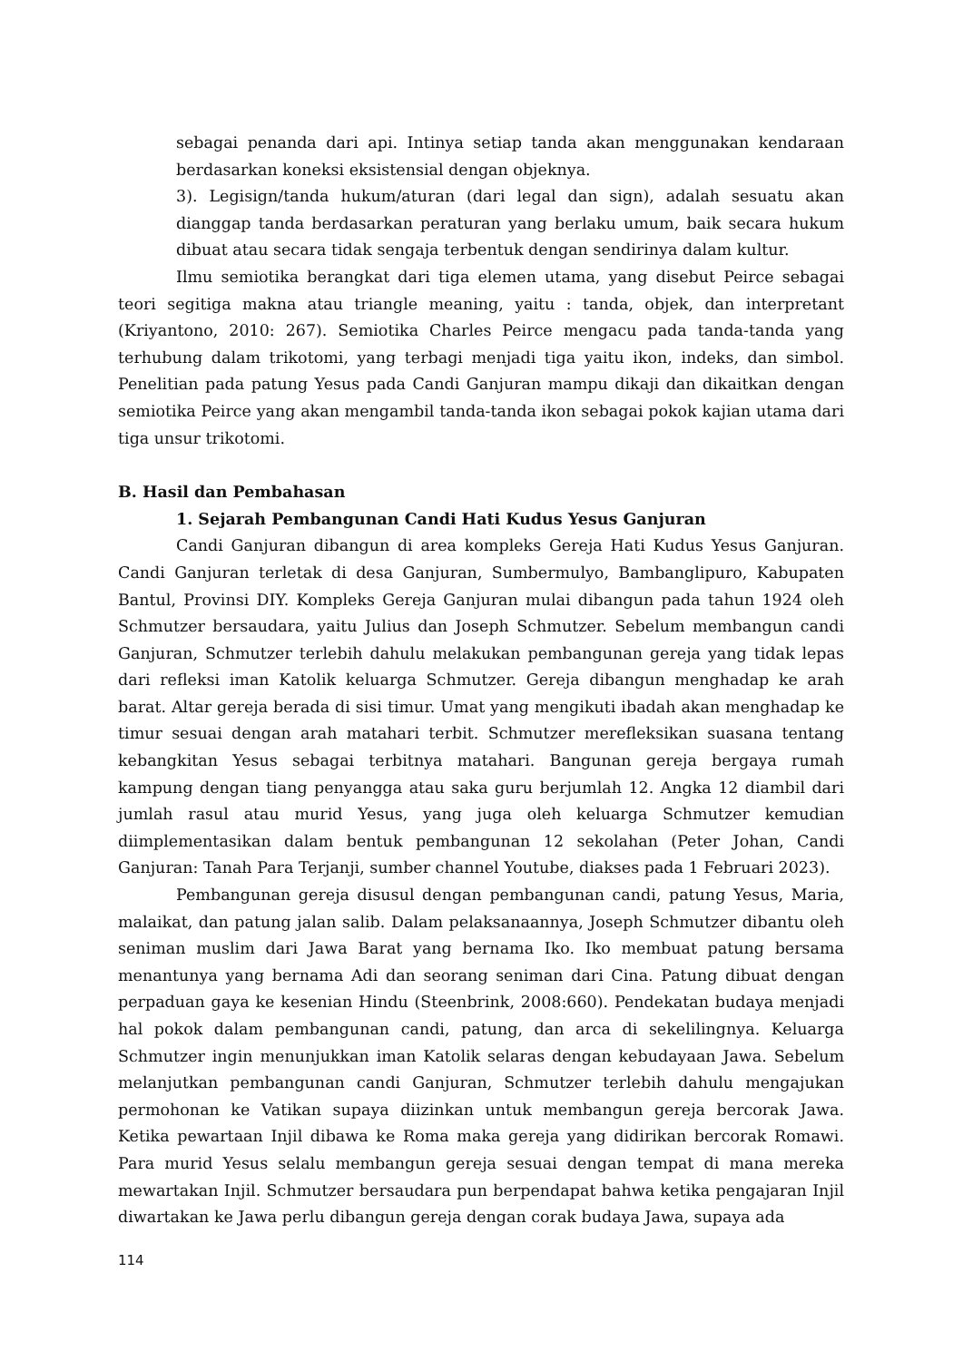sebagai penanda dari api. Intinya setiap tanda akan menggunakan kendaraan berdasarkan koneksi eksistensial dengan objeknya.
3). Legisign/tanda hukum/aturan (dari legal dan sign), adalah sesuatu akan dianggap tanda berdasarkan peraturan yang berlaku umum, baik secara hukum dibuat atau secara tidak sengaja terbentuk dengan sendirinya dalam kultur.
Ilmu semiotika berangkat dari tiga elemen utama, yang disebut Peirce sebagai teori segitiga makna atau triangle meaning, yaitu : tanda, objek, dan interpretant (Kriyantono, 2010: 267). Semiotika Charles Peirce mengacu pada tanda-tanda yang terhubung dalam trikotomi, yang terbagi menjadi tiga yaitu ikon, indeks, dan simbol. Penelitian pada patung Yesus pada Candi Ganjuran mampu dikaji dan dikaitkan dengan semiotika Peirce yang akan mengambil tanda-tanda ikon sebagai pokok kajian utama dari tiga unsur trikotomi.
B. Hasil dan Pembahasan
1. Sejarah Pembangunan Candi Hati Kudus Yesus Ganjuran
Candi Ganjuran dibangun di area kompleks Gereja Hati Kudus Yesus Ganjuran. Candi Ganjuran terletak di desa Ganjuran, Sumbermulyo, Bambanglipuro, Kabupaten Bantul, Provinsi DIY. Kompleks Gereja Ganjuran mulai dibangun pada tahun 1924 oleh Schmutzer bersaudara, yaitu Julius dan Joseph Schmutzer. Sebelum membangun candi Ganjuran, Schmutzer terlebih dahulu melakukan pembangunan gereja yang tidak lepas dari refleksi iman Katolik keluarga Schmutzer. Gereja dibangun menghadap ke arah barat. Altar gereja berada di sisi timur. Umat yang mengikuti ibadah akan menghadap ke timur sesuai dengan arah matahari terbit. Schmutzer merefleksikan suasana tentang kebangkitan Yesus sebagai terbitnya matahari. Bangunan gereja bergaya rumah kampung dengan tiang penyangga atau saka guru berjumlah 12. Angka 12 diambil dari jumlah rasul atau murid Yesus, yang juga oleh keluarga Schmutzer kemudian diimplementasikan dalam bentuk pembangunan 12 sekolahan (Peter Johan, Candi Ganjuran: Tanah Para Terjanji, sumber channel Youtube, diakses pada 1 Februari 2023).
Pembangunan gereja disusul dengan pembangunan candi, patung Yesus, Maria, malaikat, dan patung jalan salib. Dalam pelaksanaannya, Joseph Schmutzer dibantu oleh seniman muslim dari Jawa Barat yang bernama Iko. Iko membuat patung bersama menantunya yang bernama Adi dan seorang seniman dari Cina. Patung dibuat dengan perpaduan gaya ke kesenian Hindu (Steenbrink, 2008:660). Pendekatan budaya menjadi hal pokok dalam pembangunan candi, patung, dan arca di sekelilingnya. Keluarga Schmutzer ingin menunjukkan iman Katolik selaras dengan kebudayaan Jawa. Sebelum melanjutkan pembangunan candi Ganjuran, Schmutzer terlebih dahulu mengajukan permohonan ke Vatikan supaya diizinkan untuk membangun gereja bercorak Jawa. Ketika pewartaan Injil dibawa ke Roma maka gereja yang didirikan bercorak Romawi. Para murid Yesus selalu membangun gereja sesuai dengan tempat di mana mereka mewartakan Injil. Schmutzer bersaudara pun berpendapat bahwa ketika pengajaran Injil diwartakan ke Jawa perlu dibangun gereja dengan corak budaya Jawa, supaya ada
114